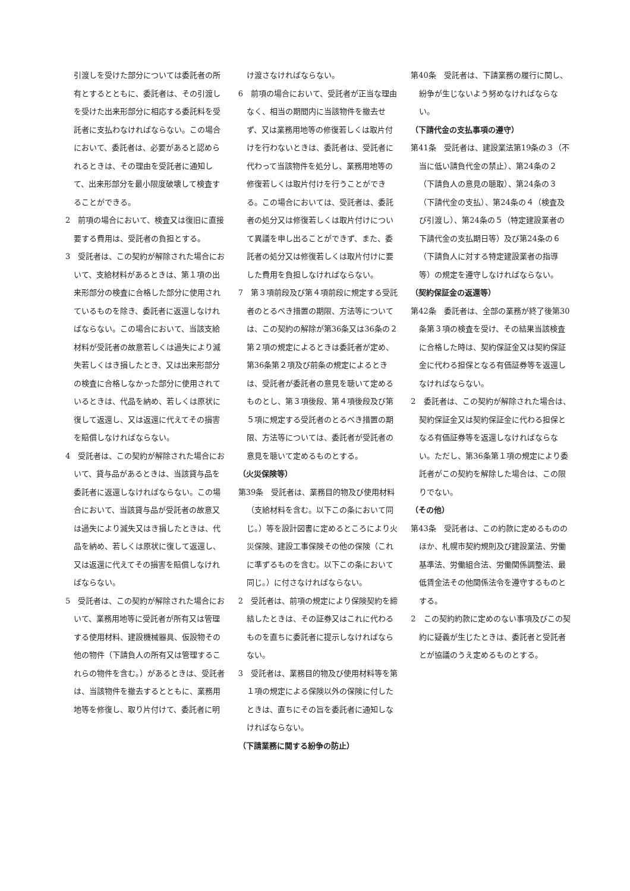引渡しを受けた部分については委託者の所有とするとともに、委託者は、その引渡しを受けた出来形部分に相応する委託料を受託者に支払わなければならない。この場合において、委託者は、必要があると認められるときは、その理由を受託者に通知して、出来形部分を最小限度破壊して検査することができる。
2　前項の場合において、検査又は復旧に直接要する費用は、受託者の負担とする。
3　受託者は、この契約が解除された場合において、支給材料があるときは、第１項の出来形部分の検査に合格した部分に使用されているものを除き、委託者に返還しなければならない。この場合において、当該支給材料が受託者の故意若しくは過失により滅失若しくはき損したとき、又は出来形部分の検査に合格しなかった部分に使用されているときは、代品を納め、若しくは原状に復して返還し、又は返還に代えてその損害を賠償しなければならない。
4　受託者は、この契約が解除された場合において、貸与品があるときは、当該貸与品を委託者に返還しなければならない。この場合において、当該貸与品が受託者の故意又は過失により滅失又はき損したときは、代品を納め、若しくは原状に復して返還し、又は返還に代えてその損害を賠償しなければならない。
5　受託者は、この契約が解除された場合において、業務用地等に受託者が所有又は管理する使用材料、建設機械器具、仮設物その他の物件（下請負人の所有又は管理するこれらの物件を含む。）があるときは、受託者は、当該物件を撤去するとともに、業務用地等を修復し、取り片付けて、委託者に明
け渡さなければならない。
6　前項の場合において、受託者が正当な理由なく、相当の期間内に当該物件を撤去せず、又は業務用地等の修復若しくは取片付けを行わないときは、委託者は、受託者に代わって当該物件を処分し、業務用地等の修復若しくは取片付けを行うことができる。この場合においては、受託者は、委託者の処分又は修復若しくは取片付けについて異議を申し出ることができず、また、委託者の処分又は修復若しくは取片付けに要した費用を負担しなければならない。
7　第３項前段及び第４項前段に規定する受託者のとるべき措置の期限、方法等については、この契約の解除が第36条又は36条の２第２項の規定によるときは委託者が定め、第36条第２項及び前条の規定によるときは、受託者が委託者の意見を聴いて定めるものとし、第３項後段、第４項後段及び第５項に規定する受託者のとるべき措置の期限、方法等については、委託者が受託者の意見を聴いて定めるものとする。
（火災保険等）
第39条　受託者は、業務目的物及び使用材料（支給材料を含む。以下この条において同じ。）等を設計図書に定めるところにより火災保険、建設工事保険その他の保険（これに準ずるものを含む。以下この条において同じ。）に付さなければならない。
2　受託者は、前項の規定により保険契約を締結したときは、その証券又はこれに代わるものを直ちに委託者に提示しなければならない。
3　受託者は、業務目的物及び使用材料等を第１項の規定による保険以外の保険に付したときは、直ちにその旨を委託者に通知しなければならない。
（下請業務に関する紛争の防止）
第40条　受託者は、下請業務の履行に関し、紛争が生じないよう努めなければならない。
（下請代金の支払事項の遵守）
第41条　受託者は、建設業法第19条の３（不当に低い請負代金の禁止）、第24条の２（下請負人の意見の聴取）、第24条の３（下請代金の支払）、第24条の４（検査及び引渡し）、第24条の５（特定建設業者の下請代金の支払期日等）及び第24条の６（下請負人に対する特定建設業者の指導等）の規定を遵守しなければならない。
（契約保証金の返還等）
第42条　委託者は、全部の業務が終了後第30条第３項の検査を受け、その結果当該検査に合格した時は、契約保証金又は契約保証金に代わる担保となる有価証券等を返還しなければならない。
2　委託者は、この契約が解除された場合は、契約保証金又は契約保証金に代わる担保となる有価証券等を返還しなければならない。ただし、第36条第１項の規定により委託者がこの契約を解除した場合は、この限りでない。
（その他）
第43条　受託者は、この約款に定めるもののほか、札幌市契約規則及び建設業法、労働基準法、労働組合法、労働関係調整法、最低賃金法その他関係法令を遵守するものとする。
2　この契約約款に定めのない事項及びこの契約に疑義が生じたときは、委託者と受託者とが協議のうえ定めるものとする。